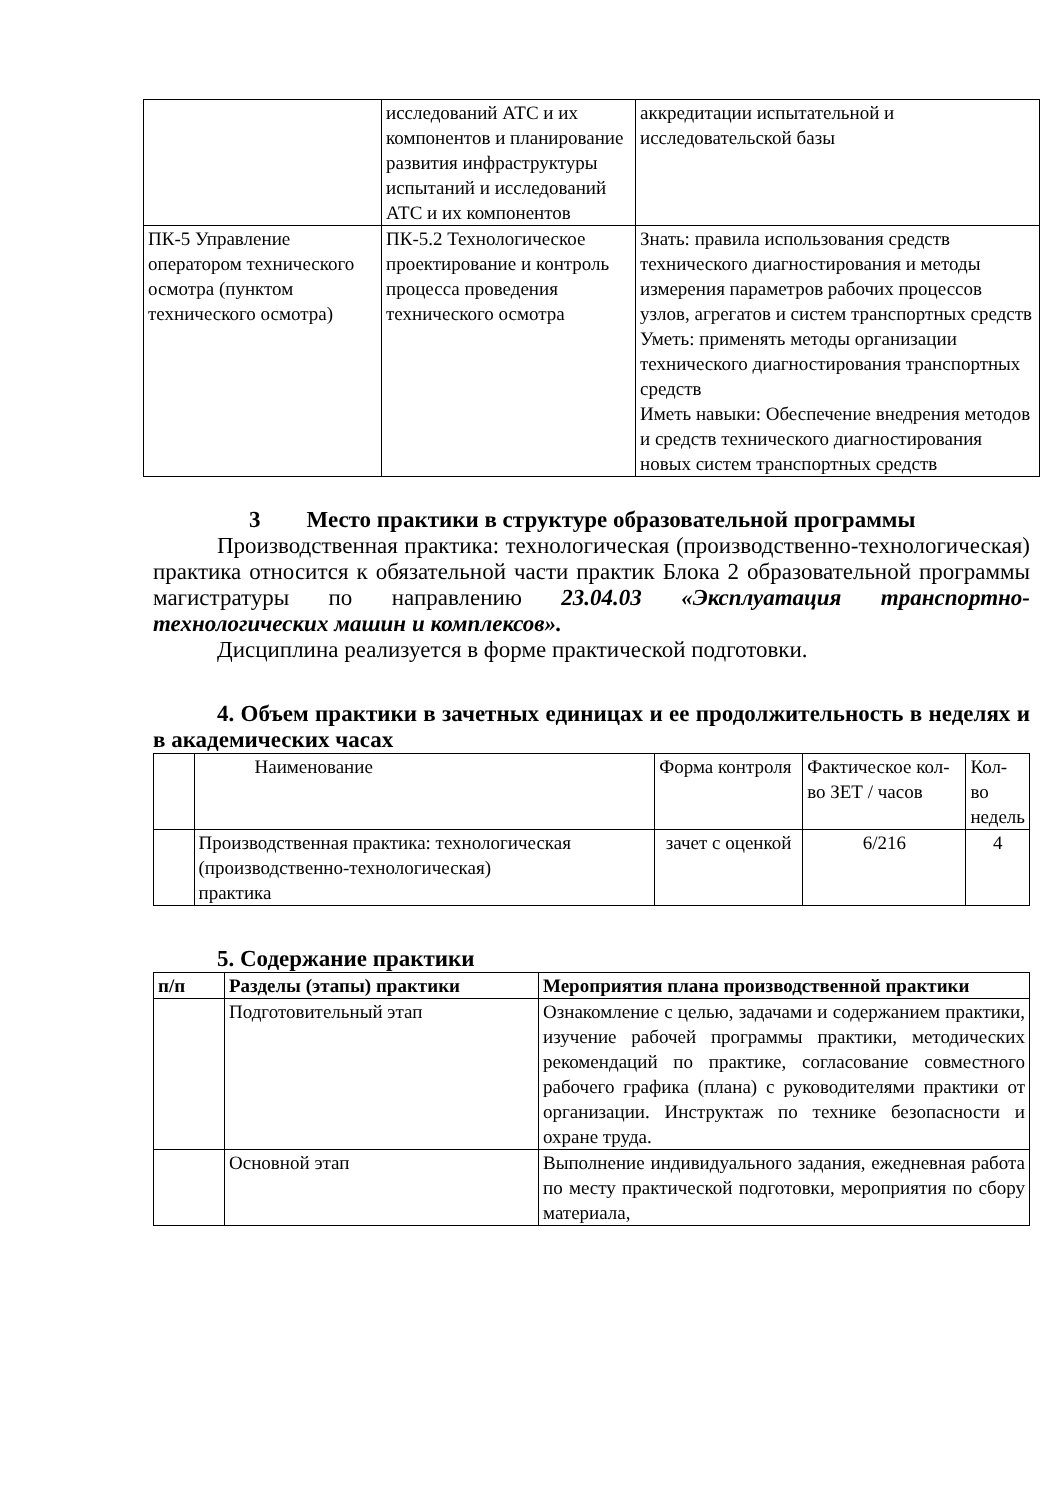| | исследований АТС и их компонентов и планирование развития инфраструктуры испытаний и исследований АТС и их компонентов | аккредитации испытательной и исследовательской базы |
| ПК-5 Управление оператором технического осмотра (пунктом технического осмотра) | ПК-5.2 Технологическое проектирование и контроль процесса проведения технического осмотра | Знать: правила использования средств технического диагностирования и методы измерения параметров рабочих процессов узлов, агрегатов и систем транспортных средств Уметь: применять методы организации технического диагностирования транспортных средств Иметь навыки: Обеспечение внедрения методов и средств технического диагностирования новых систем транспортных средств |
3 Место практики в структуре образовательной программы
Производственная практика: технологическая (производственно-технологическая) практика относится к обязательной части практик Блока 2 образовательной программы магистратуры по направлению 23.04.03 «Эксплуатация транспортно-технологических машин и комплексов».
Дисциплина реализуется в форме практической подготовки.
4. Объем практики в зачетных единицах и ее продолжительность в неделях и в академических часах
| | Наименование | Форма контроля | Фактическое кол-во ЗЕТ / часов | Кол-во недель |
| | Производственная практика: технологическая (производственно-технологическая) практика | зачет с оценкой | 6/216 | 4 |
5. Содержание практики
| п/п | Разделы (этапы) практики | Мероприятия плана производственной практики |
| --- | --- | --- |
| | Подготовительный этап | Ознакомление с целью, задачами и содержанием практики, изучение рабочей программы практики, методических рекомендаций по практике, согласование совместного рабочего графика (плана) с руководителями практики от организации. Инструктаж по технике безопасности и охране труда. |
| | Основной этап | Выполнение индивидуального задания, ежедневная работа по месту практической подготовки, мероприятия по сбору материала, |